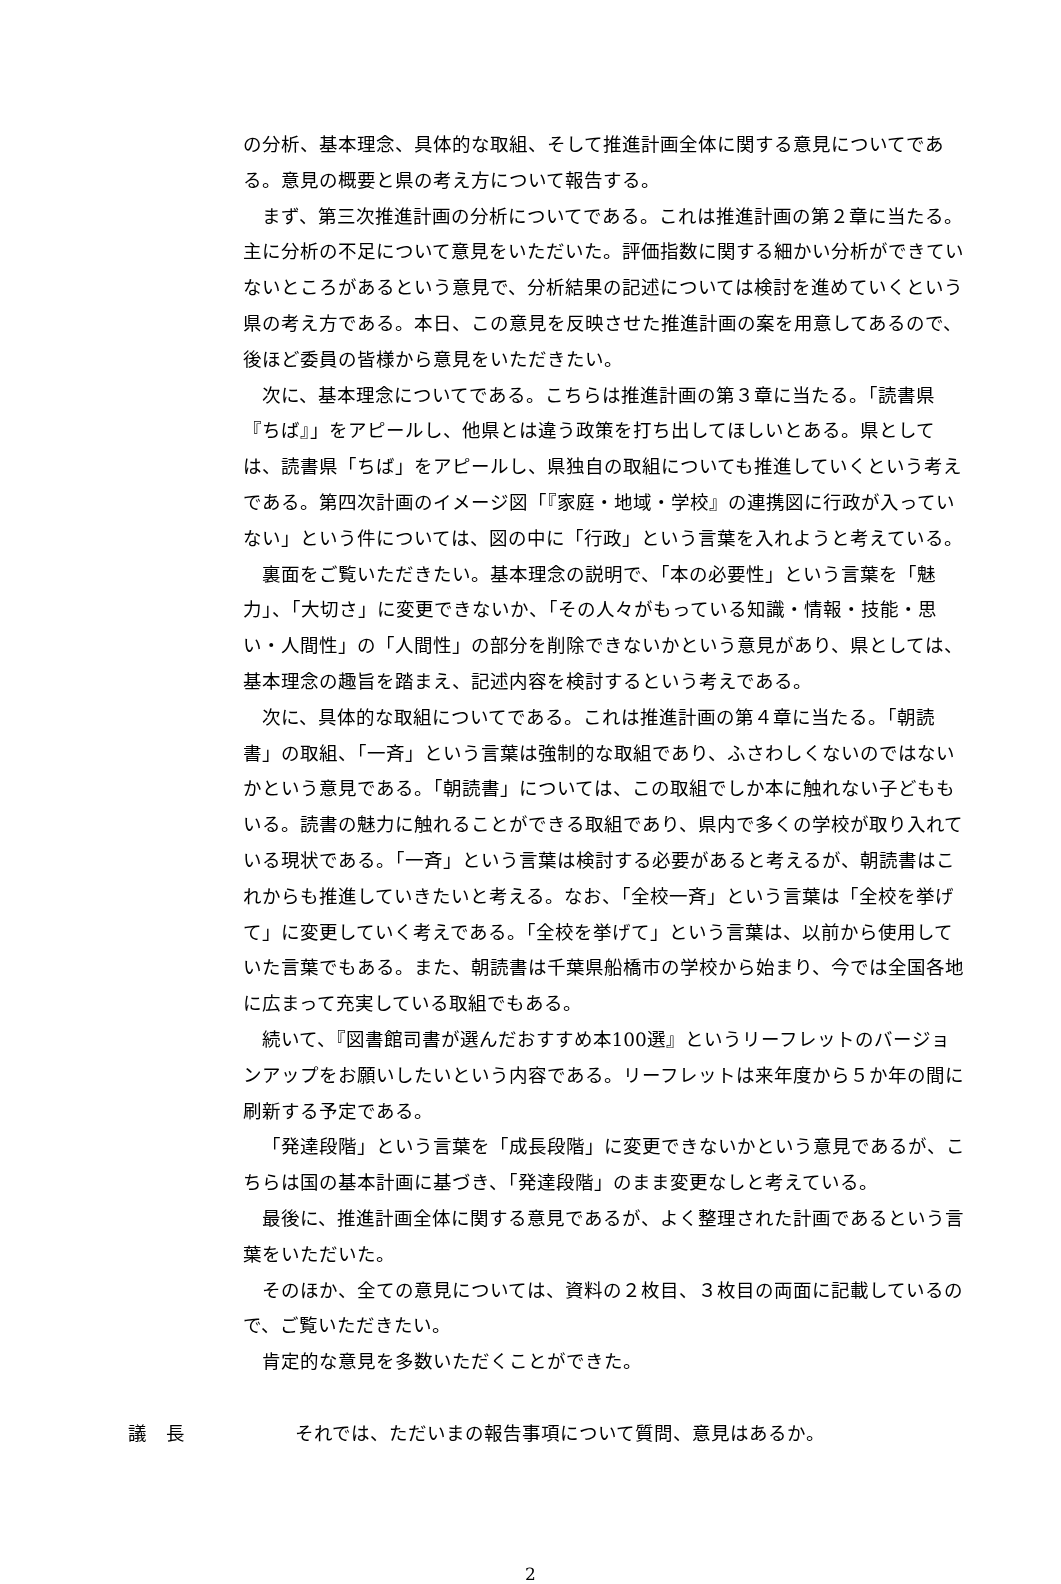の分析、基本理念、具体的な取組、そして推進計画全体に関する意見についてである。意見の概要と県の考え方について報告する。
まず、第三次推進計画の分析についてである。これは推進計画の第２章に当たる。主に分析の不足について意見をいただいた。評価指数に関する細かい分析ができていないところがあるという意見で、分析結果の記述については検討を進めていくという県の考え方である。本日、この意見を反映させた推進計画の案を用意してあるので、後ほど委員の皆様から意見をいただきたい。
次に、基本理念についてである。こちらは推進計画の第３章に当たる。「読書県『ちば』」をアピールし、他県とは違う政策を打ち出してほしいとある。県としては、読書県「ちば」をアピールし、県独自の取組についても推進していくという考えである。第四次計画のイメージ図「『家庭・地域・学校』の連携図に行政が入っていない」という件については、図の中に「行政」という言葉を入れようと考えている。
裏面をご覧いただきたい。基本理念の説明で、「本の必要性」という言葉を「魅力」、「大切さ」に変更できないか、「その人々がもっている知識・情報・技能・思い・人間性」の「人間性」の部分を削除できないかという意見があり、県としては、基本理念の趣旨を踏まえ、記述内容を検討するという考えである。
次に、具体的な取組についてである。これは推進計画の第４章に当たる。「朝読書」の取組、「一斉」という言葉は強制的な取組であり、ふさわしくないのではないかという意見である。「朝読書」については、この取組でしか本に触れない子どももいる。読書の魅力に触れることができる取組であり、県内で多くの学校が取り入れている現状である。「一斉」という言葉は検討する必要があると考えるが、朝読書はこれからも推進していきたいと考える。なお、「全校一斉」という言葉は「全校を挙げて」に変更していく考えである。「全校を挙げて」という言葉は、以前から使用していた言葉でもある。また、朝読書は千葉県船橋市の学校から始まり、今では全国各地に広まって充実している取組でもある。
続いて、『図書館司書が選んだおすすめ本100選』というリーフレットのバージョンアップをお願いしたいという内容である。リーフレットは来年度から５か年の間に刷新する予定である。
「発達段階」という言葉を「成長段階」に変更できないかという意見であるが、こちらは国の基本計画に基づき、「発達段階」のまま変更なしと考えている。
最後に、推進計画全体に関する意見であるが、よく整理された計画であるという言葉をいただいた。
そのほか、全ての意見については、資料の２枚目、３枚目の両面に記載しているので、ご覧いただきたい。
肯定的な意見を多数いただくことができた。
議　長 それでは、ただいまの報告事項について質問、意見はあるか。
2